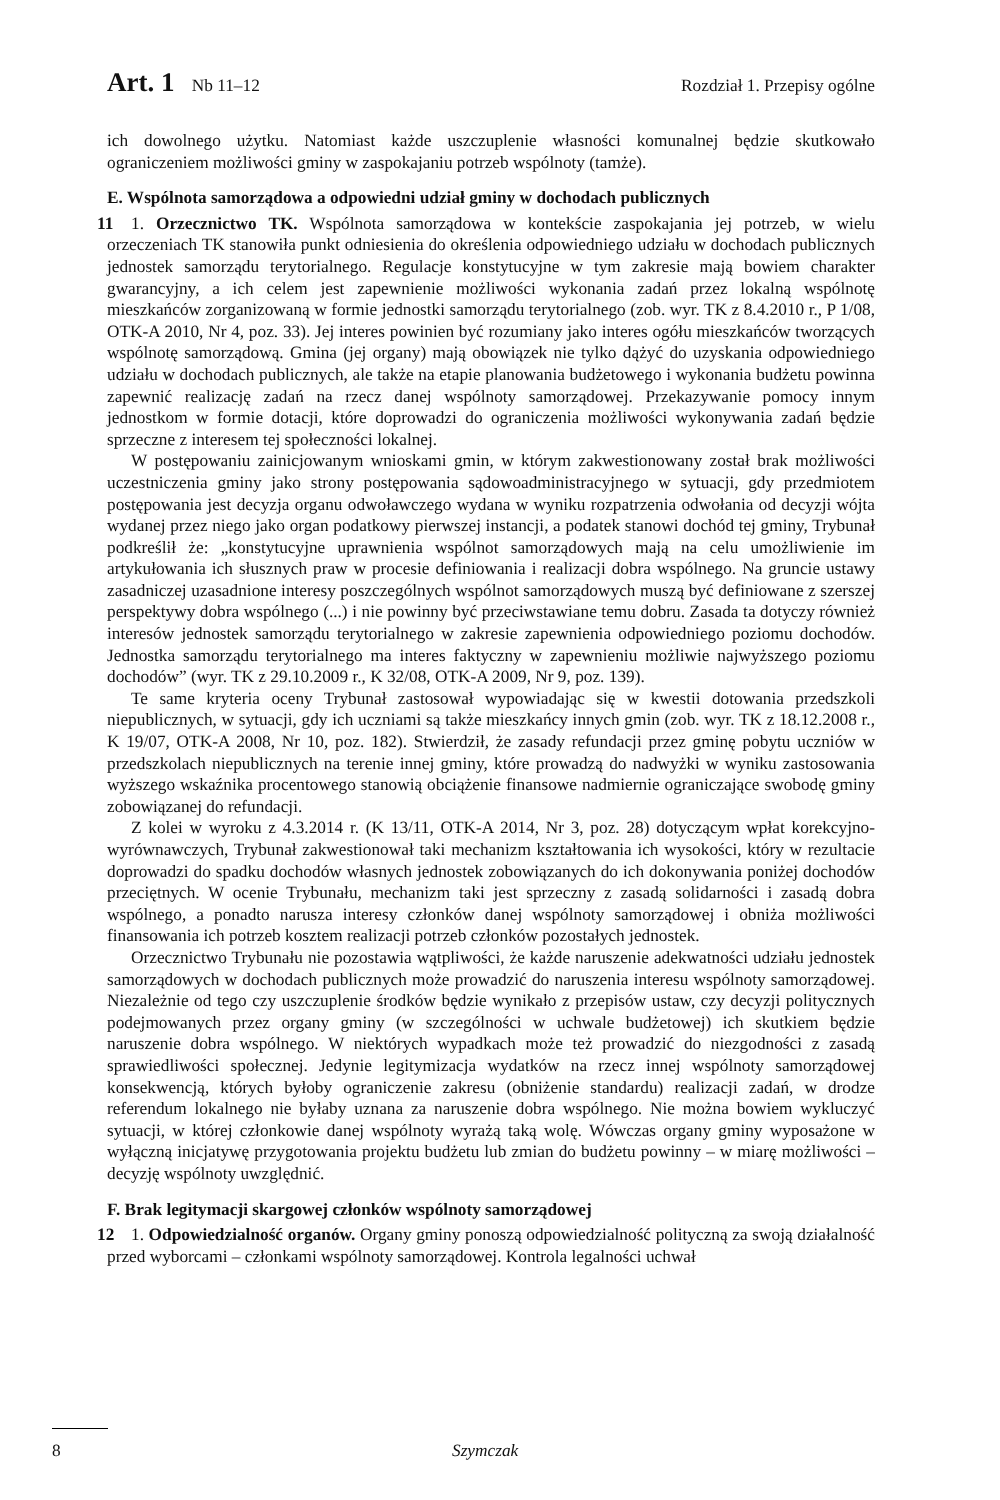Art. 1 Nb 11–12 Rozdział 1. Przepisy ogólne
ich dowolnego użytku. Natomiast każde uszczuplenie własności komunalnej będzie skutkowało ograniczeniem możliwości gminy w zaspokajaniu potrzeb wspólnoty (tamże).
E. Wspólnota samorządowa a odpowiedni udział gminy w dochodach publicznych
11 1. Orzecznictwo TK. Wspólnota samorządowa w kontekście zaspokajania jej potrzeb, w wielu orzeczeniach TK stanowiła punkt odniesienia do określenia odpowiedniego udziału w dochodach publicznych jednostek samorządu terytorialnego. Regulacje konstytucyjne w tym zakresie mają bowiem charakter gwarancyjny, a ich celem jest zapewnienie możliwości wykonania zadań przez lokalną wspólnotę mieszkańców zorganizowaną w formie jednostki samorządu terytorialnego (zob. wyr. TK z 8.4.2010 r., P 1/08, OTK-A 2010, Nr 4, poz. 33). Jej interes powinien być rozumiany jako interes ogółu mieszkańców tworzących wspólnotę samorządową. Gmina (jej organy) mają obowiązek nie tylko dążyć do uzyskania odpowiedniego udziału w dochodach publicznych, ale także na etapie planowania budżetowego i wykonania budżetu powinna zapewnić realizację zadań na rzecz danej wspólnoty samorządowej. Przekazywanie pomocy innym jednostkom w formie dotacji, które doprowadzi do ograniczenia możliwości wykonywania zadań będzie sprzeczne z interesem tej społeczności lokalnej.
W postępowaniu zainicjowanym wnioskami gmin, w którym zakwestionowany został brak możliwości uczestniczenia gminy jako strony postępowania sądowoadministracyjnego w sytuacji, gdy przedmiotem postępowania jest decyzja organu odwoławczego wydana w wyniku rozpatrzenia odwołania od decyzji wójta wydanej przez niego jako organ podatkowy pierwszej instancji, a podatek stanowi dochód tej gminy, Trybunał podkreślił że: „konstytucyjne uprawnienia wspólnot samorządowych mają na celu umożliwienie im artykułowania ich słusznych praw w procesie definiowania i realizacji dobra wspólnego. Na gruncie ustawy zasadniczej uzasadnione interesy poszczególnych wspólnot samorządowych muszą być definiowane z szerszej perspektywy dobra wspólnego (...) i nie powinny być przeciwstawiane temu dobru. Zasada ta dotyczy również interesów jednostek samorządu terytorialnego w zakresie zapewnienia odpowiedniego poziomu dochodów. Jednostka samorządu terytorialnego ma interes faktyczny w zapewnieniu możliwie najwyższego poziomu dochodów” (wyr. TK z 29.10.2009 r., K 32/08, OTK-A 2009, Nr 9, poz. 139).
Te same kryteria oceny Trybunał zastosował wypowiadając się w kwestii dotowania przedszkoli niepublicznych, w sytuacji, gdy ich uczniami są także mieszkańcy innych gmin (zob. wyr. TK z 18.12.2008 r., K 19/07, OTK-A 2008, Nr 10, poz. 182). Stwierdził, że zasady refundacji przez gminę pobytu uczniów w przedszkolach niepublicznych na terenie innej gminy, które prowadzą do nadwyżki w wyniku zastosowania wyższego wskaźnika procentowego stanowią obciążenie finansowe nadmiernie ograniczające swobodę gminy zobowiązanej do refundacji.
Z kolei w wyroku z 4.3.2014 r. (K 13/11, OTK-A 2014, Nr 3, poz. 28) dotyczącym wpłat korekcyjno-wyrównawczych, Trybunał zakwestionował taki mechanizm kształtowania ich wysokości, który w rezultacie doprowadzi do spadku dochodów własnych jednostek zobowiązanych do ich dokonywania poniżej dochodów przeciętnych. W ocenie Trybunału, mechanizm taki jest sprzeczny z zasadą solidarności i zasadą dobra wspólnego, a ponadto narusza interesy członków danej wspólnoty samorządowej i obniża możliwości finansowania ich potrzeb kosztem realizacji potrzeb członków pozostałych jednostek.
Orzecznictwo Trybunału nie pozostawia wątpliwości, że każde naruszenie adekwatności udziału jednostek samorządowych w dochodach publicznych może prowadzić do naruszenia interesu wspólnoty samorządowej. Niezależnie od tego czy uszczuplenie środków będzie wynikało z przepisów ustaw, czy decyzji politycznych podejmowanych przez organy gminy (w szczególności w uchwale budżetowej) ich skutkiem będzie naruszenie dobra wspólnego. W niektórych wypadkach może też prowadzić do niezgodności z zasadą sprawiedliwości społecznej. Jedynie legitymizacja wydatków na rzecz innej wspólnoty samorządowej konsekwencją, których byłoby ograniczenie zakresu (obniżenie standardu) realizacji zadań, w drodze referendum lokalnego nie byłaby uznana za naruszenie dobra wspólnego. Nie można bowiem wykluczyć sytuacji, w której członkowie danej wspólnoty wyrażą taką wolę. Wówczas organy gminy wyposażone w wyłączną inicjatywę przygotowania projektu budżetu lub zmian do budżetu powinny – w miarę możliwości – decyzję wspólnoty uwzględnić.
F. Brak legitymacji skargowej członków wspólnoty samorządowej
12 1. Odpowiedzialność organów. Organy gminy ponoszą odpowiedzialność polityczną za swoją działalność przed wyborcami – członkami wspólnoty samorządowej. Kontrola legalności uchwał
8 Szymczak